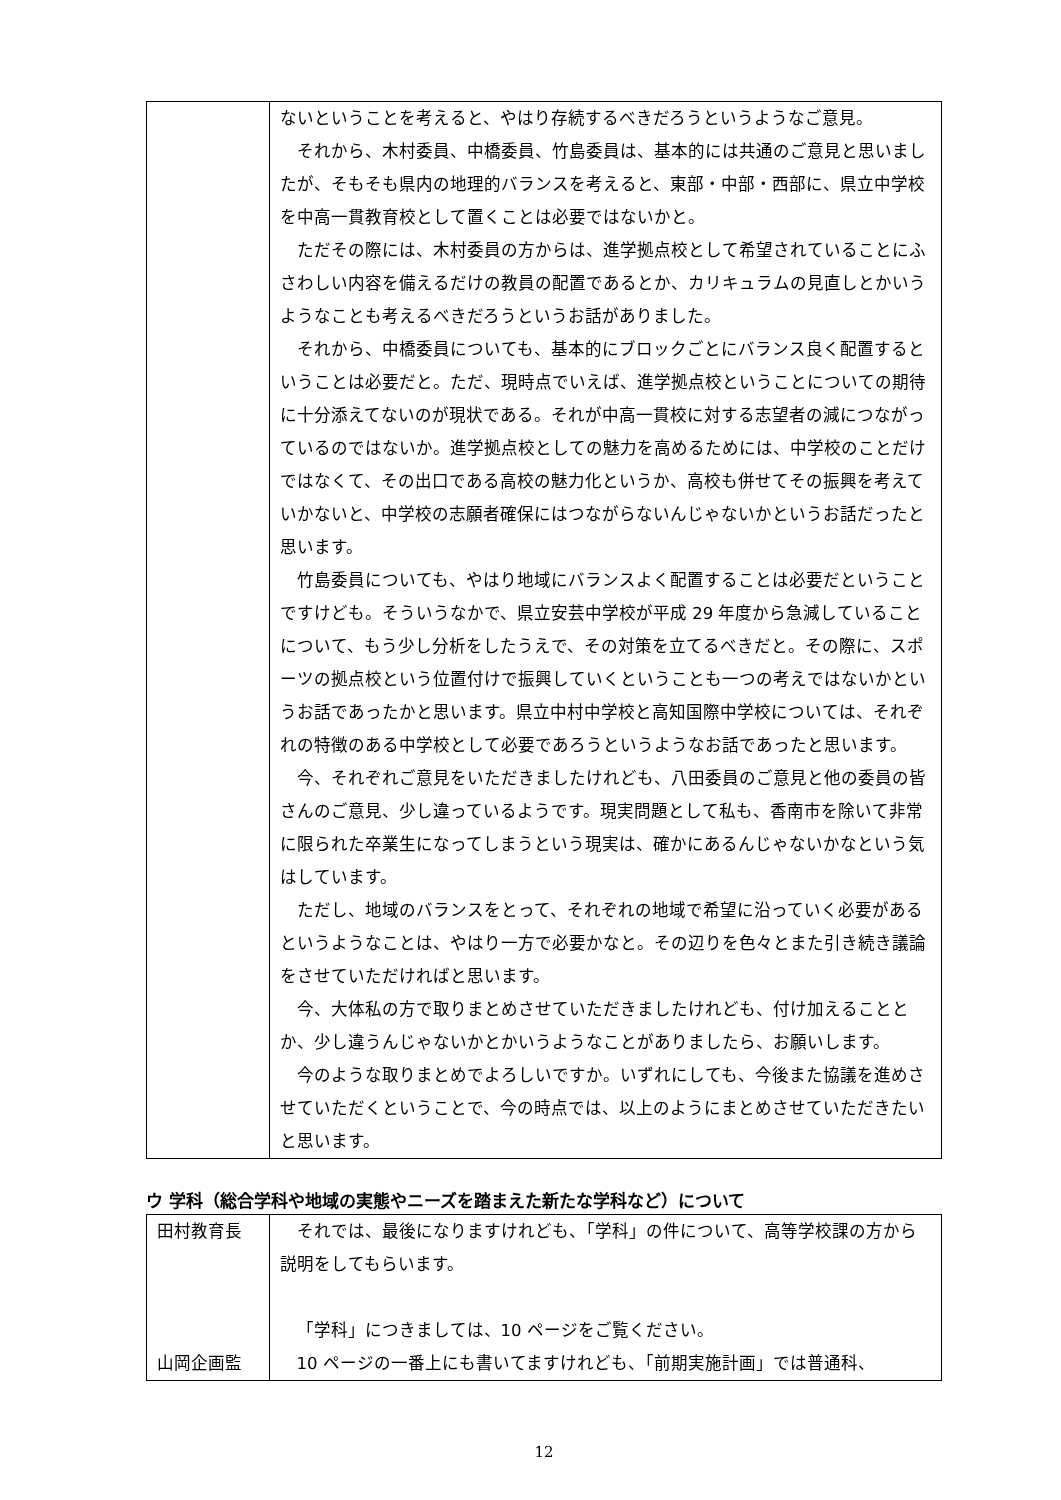| | ないということを考えると、やはり存続するべきだろうというようなご意見。 それから、木村委員、中橋委員、竹島委員は、基本的には共通のご意見と思いましたが、そもそも県内の地理的バランスを考えると、東部・中部・西部に、県立中学校を中高一貫教育校として置くことは必要ではないかと。 ただその際には、木村委員の方からは、進学拠点校として希望されていることにふさわしい内容を備えるだけの教員の配置であるとか、カリキュラムの見直しとかいうようなことも考えるべきだろうというお話がありました。 それから、中橋委員についても、基本的にブロックごとにバランス良く配置するということは必要だと。ただ、現時点でいえば、進学拠点校ということについての期待に十分添えてないのが現状である。それが中高一貫校に対する志望者の減につながっているのではないか。進学拠点校としての魅力を高めるためには、中学校のことだけではなくて、その出口である高校の魅力化というか、高校も併せてその振興を考えていかないと、中学校の志願者確保にはつながらないんじゃないかというお話だったと思います。 竹島委員についても、やはり地域にバランスよく配置することは必要だということですけども。そういうなかで、県立安芸中学校が平成 29 年度から急減していることについて、もう少し分析をしたうえで、その対策を立てるべきだと。その際に、スポーツの拠点校という位置付けで振興していくということも一つの考えではないかというお話であったかと思います。県立中村中学校と高知国際中学校については、それぞれの特徴のある中学校として必要であろうというようなお話であったと思います。 今、それぞれご意見をいただきましたけれども、八田委員のご意見と他の委員の皆さんのご意見、少し違っているようです。現実問題として私も、香南市を除いて非常に限られた卒業生になってしまうという現実は、確かにあるんじゃないかなという気はしています。 ただし、地域のバランスをとって、それぞれの地域で希望に沿っていく必要があるというようなことは、やはり一方で必要かなと。その辺りを色々とまた引き続き議論をさせていただければと思います。 今、大体私の方で取りまとめさせていただきましたけれども、付け加えることとか、少し違うんじゃないかとかいうようなことがありましたら、お願いします。 今のような取りまとめでよろしいですか。いずれにしても、今後また協議を進めさせていただくということで、今の時点では、以上のようにまとめさせていただきたいと思います。 |
ウ 学科（総合学科や地域の実態やニーズを踏まえた新たな学科など）について
| 田村教育長 山岡企画監 | それでは、最後になりますけれども、「学科」の件について、高等学校課の方から説明をしてもらいます。 「学科」につきましては、10 ページをご覧ください。 10 ページの一番上にも書いてますけれども、「前期実施計画」では普通科、 |
12